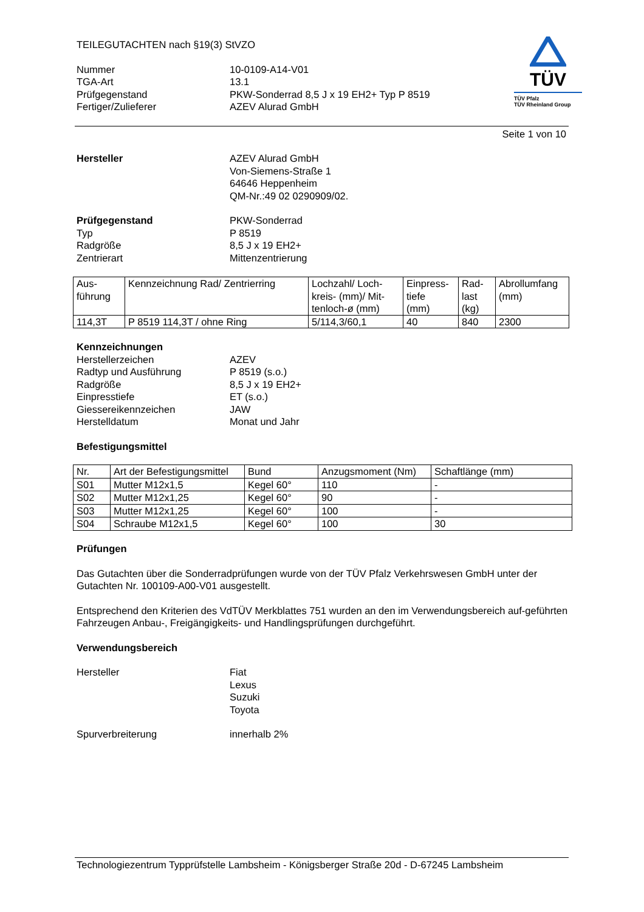TEILEGUTACHTEN nach §19(3) StVZO
Nummer 10-0109-A14-V01
TGA-Art 13.1
Prüfgegenstand PKW-Sonderrad 8,5 J x 19 EH2+ Typ P 8519
Fertiger/Zulieferer AZEV Alurad GmbH
TÜV
TÜV Pfalz
TÜV Rheinland Group
Seite 1 von 10
Hersteller AZEV Alurad GmbH
Von-Siemens-Straße 1
64646 Heppenheim
QM-Nr.:49 02 0290909/02.
Prüfgegenstand
Typ
Radgröße
Zentrierart
PKW-Sonderrad
P 8519
8,5 J x 19 EH2+
Mittenzentrierung
| Aus- führung | Kennzeichnung Rad/ Zentrierring | Lochzahl/ Loch- kreis- (mm)/ Mit- tenloch-ø (mm) | Einpress- tiefe (mm) | Rad- last (kg) | Abrollumfang (mm) |
| --- | --- | --- | --- | --- | --- |
| 114,3T | P 8519 114,3T / ohne Ring | 5/114,3/60,1 | 40 | 840 | 2300 |
Kennzeichnungen
Herstellerzeichen
Radtyp und Ausführung
Radgröße
Einpresstiefe
Giessereikennzeichen
Herstelldatum
AZEV
P 8519 (s.o.)
8,5 J x 19 EH2+
ET (s.o.)
JAW
Monat und Jahr
Befestigungsmittel
| Nr. | Art der Befestigungsmittel | Bund | Anzugsmoment (Nm) | Schaftlänge (mm) |
| --- | --- | --- | --- | --- |
| S01 | Mutter M12x1,5 | Kegel 60° | 110 | - |
| S02 | Mutter M12x1,25 | Kegel 60° | 90 | - |
| S03 | Mutter M12x1,25 | Kegel 60° | 100 | - |
| S04 | Schraube M12x1,5 | Kegel 60° | 100 | 30 |
Prüfungen
Das Gutachten über die Sonderradprüfungen wurde von der TÜV Pfalz Verkehrswesen GmbH unter der Gutachten Nr. 100109-A00-V01 ausgestellt.
Entsprechend den Kriterien des VdTÜV Merkblattes 751 wurden an den im Verwendungsbereich auf-geführten Fahrzeugen Anbau-, Freigängigkeits- und Handlingsprüfungen durchgeführt.
Verwendungsbereich
Hersteller Fiat
Lexus
Suzuki
Toyota
Spurverbreiterung innerhalb 2%
Technologiezentrum Typprüfstelle Lambsheim - Königsberger Straße 20d - D-67245 Lambsheim